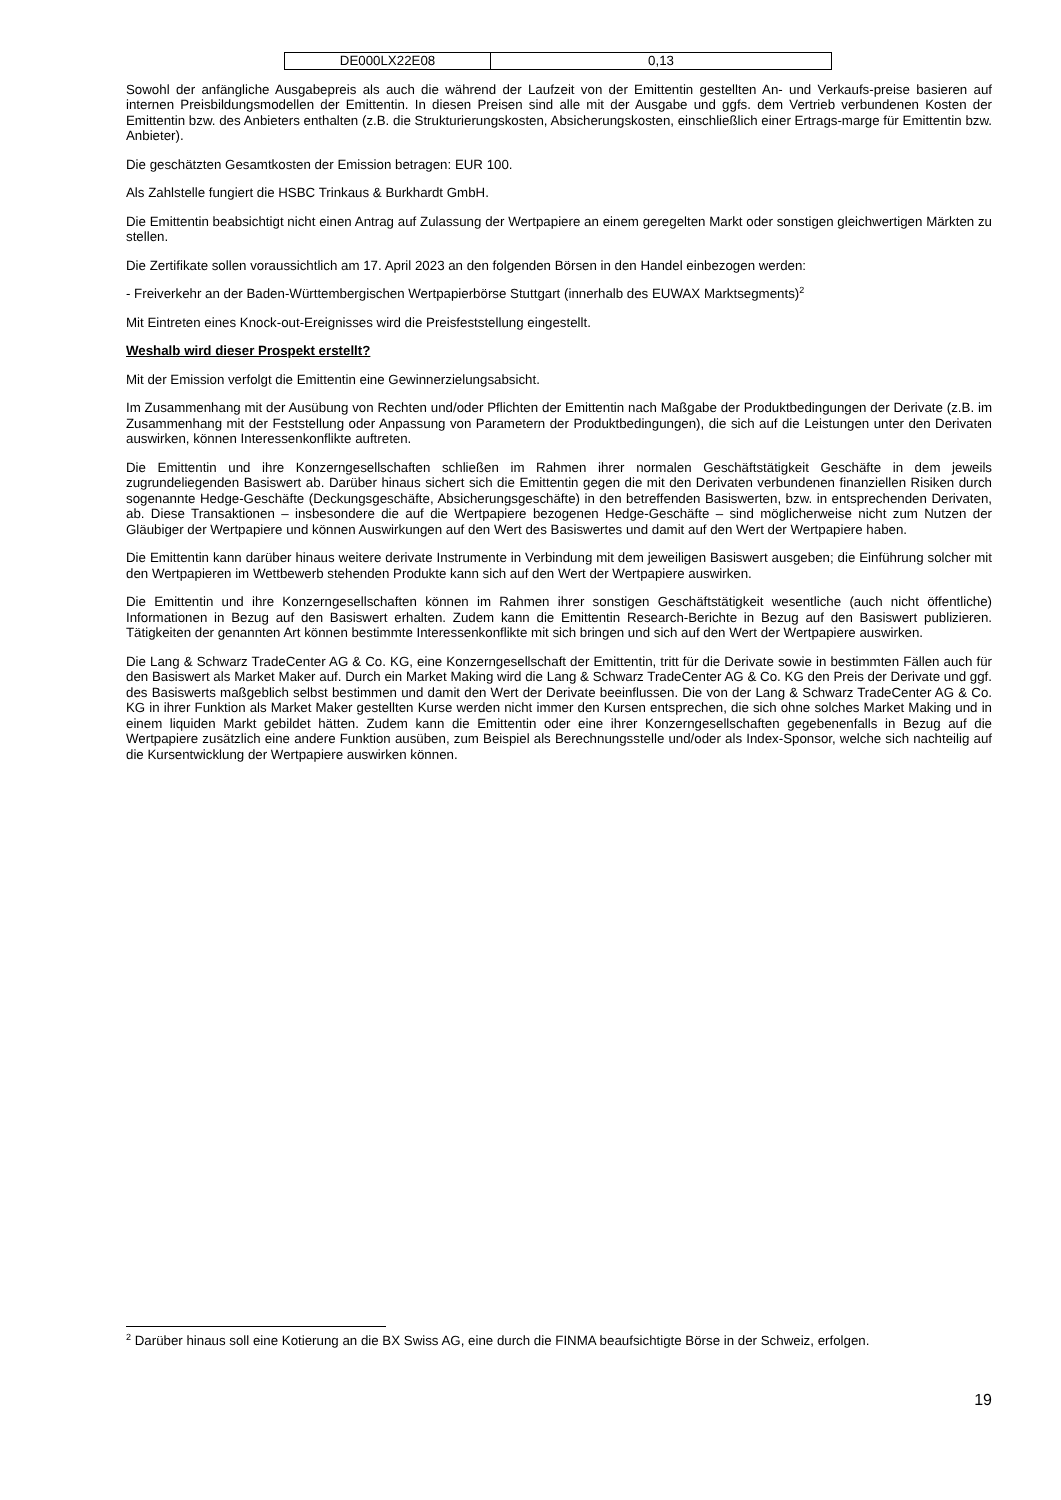| DE000LX22E08 | 0,13 |
Sowohl der anfängliche Ausgabepreis als auch die während der Laufzeit von der Emittentin gestellten An- und Verkaufs-preise basieren auf internen Preisbildungsmodellen der Emittentin. In diesen Preisen sind alle mit der Ausgabe und ggfs. dem Vertrieb verbundenen Kosten der Emittentin bzw. des Anbieters enthalten (z.B. die Strukturierungskosten, Absicherungskosten, einschließlich einer Ertrags-marge für Emittentin bzw. Anbieter).
Die geschätzten Gesamtkosten der Emission betragen: EUR 100.
Als Zahlstelle fungiert die HSBC Trinkaus & Burkhardt GmbH.
Die Emittentin beabsichtigt nicht einen Antrag auf Zulassung der Wertpapiere an einem geregelten Markt oder sonstigen gleichwertigen Märkten zu stellen.
Die Zertifikate sollen voraussichtlich am 17. April 2023 an den folgenden Börsen in den Handel einbezogen werden:
- Freiverkehr an der Baden-Württembergischen Wertpapierbörse Stuttgart (innerhalb des EUWAX Marktsegments)<sup>2</sup>
Mit Eintreten eines Knock-out-Ereignisses wird die Preisfeststellung eingestellt.
Weshalb wird dieser Prospekt erstellt?
Mit der Emission verfolgt die Emittentin eine Gewinnerzielungsabsicht.
Im Zusammenhang mit der Ausübung von Rechten und/oder Pflichten der Emittentin nach Maßgabe der Produktbedingungen der Derivate (z.B. im Zusammenhang mit der Feststellung oder Anpassung von Parametern der Produktbedingungen), die sich auf die Leistungen unter den Derivaten auswirken, können Interessenkonflikte auftreten.
Die Emittentin und ihre Konzerngesellschaften schließen im Rahmen ihrer normalen Geschäftstätigkeit Geschäfte in dem jeweils zugrundeliegenden Basiswert ab. Darüber hinaus sichert sich die Emittentin gegen die mit den Derivaten verbundenen finanziellen Risiken durch sogenannte Hedge-Geschäfte (Deckungsgeschäfte, Absicherungsgeschäfte) in den betreffenden Basiswerten, bzw. in entsprechenden Derivaten, ab. Diese Transaktionen – insbesondere die auf die Wertpapiere bezogenen Hedge-Geschäfte – sind möglicherweise nicht zum Nutzen der Gläubiger der Wertpapiere und können Auswirkungen auf den Wert des Basiswertes und damit auf den Wert der Wertpapiere haben.
Die Emittentin kann darüber hinaus weitere derivate Instrumente in Verbindung mit dem jeweiligen Basiswert ausgeben; die Einführung solcher mit den Wertpapieren im Wettbewerb stehenden Produkte kann sich auf den Wert der Wertpapiere auswirken.
Die Emittentin und ihre Konzerngesellschaften können im Rahmen ihrer sonstigen Geschäftstätigkeit wesentliche (auch nicht öffentliche) Informationen in Bezug auf den Basiswert erhalten. Zudem kann die Emittentin Research-Berichte in Bezug auf den Basiswert publizieren. Tätigkeiten der genannten Art können bestimmte Interessenkonflikte mit sich bringen und sich auf den Wert der Wertpapiere auswirken.
Die Lang & Schwarz TradeCenter AG & Co. KG, eine Konzerngesellschaft der Emittentin, tritt für die Derivate sowie in bestimmten Fällen auch für den Basiswert als Market Maker auf. Durch ein Market Making wird die Lang & Schwarz TradeCenter AG & Co. KG den Preis der Derivate und ggf. des Basiswerts maßgeblich selbst bestimmen und damit den Wert der Derivate beeinflussen. Die von der Lang & Schwarz TradeCenter AG & Co. KG in ihrer Funktion als Market Maker gestellten Kurse werden nicht immer den Kursen entsprechen, die sich ohne solches Market Making und in einem liquiden Markt gebildet hätten. Zudem kann die Emittentin oder eine ihrer Konzerngesellschaften gegebenenfalls in Bezug auf die Wertpapiere zusätzlich eine andere Funktion ausüben, zum Beispiel als Berechnungsstelle und/oder als Index-Sponsor, welche sich nachteilig auf die Kursentwicklung der Wertpapiere auswirken können.
<sup>2</sup> Darüber hinaus soll eine Kotierung an die BX Swiss AG, eine durch die FINMA beaufsichtigte Börse in der Schweiz, erfolgen.
19